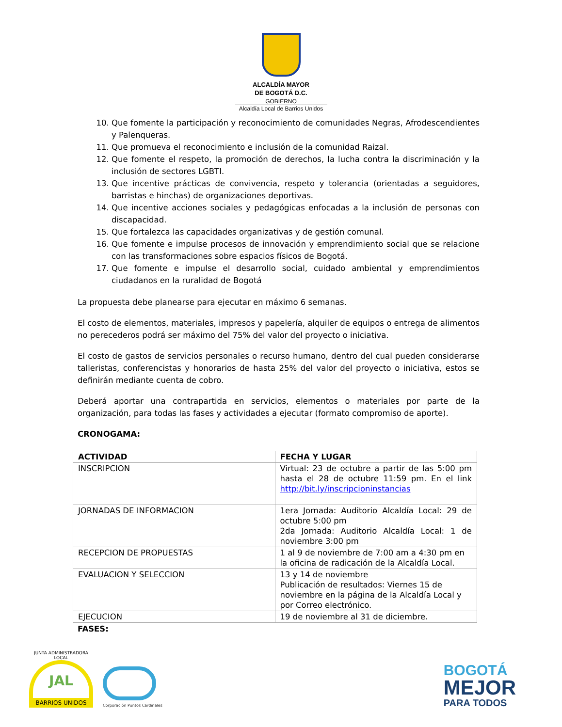ALCALDÍA MAYOR
DE BOGOTÁ D.C.
GOBIERNO
Alcaldía Local de Barrios Unidos
10. Que fomente la participación y reconocimiento de comunidades Negras, Afrodescendientes y Palenqueras.
11. Que promueva el reconocimiento e inclusión de la comunidad Raizal.
12. Que fomente el respeto, la promoción de derechos, la lucha contra la discriminación y la inclusión de sectores LGBTI.
13. Que incentive prácticas de convivencia, respeto y tolerancia (orientadas a seguidores, barristas e hinchas) de organizaciones deportivas.
14. Que incentive acciones sociales y pedagógicas enfocadas a la inclusión de personas con discapacidad.
15. Que fortalezca las capacidades organizativas y de gestión comunal.
16. Que fomente e impulse procesos de innovación y emprendimiento social que se relacione con las transformaciones sobre espacios físicos de Bogotá.
17. Que fomente e impulse el desarrollo social, cuidado ambiental y emprendimientos ciudadanos en la ruralidad de Bogotá
La propuesta debe planearse para ejecutar en máximo 6 semanas.
El costo de elementos, materiales, impresos y papelería, alquiler de equipos o entrega de alimentos no perecederos podrá ser máximo del 75% del valor del proyecto o iniciativa.
El costo de gastos de servicios personales o recurso humano, dentro del cual pueden considerarse talleristas, conferencistas y honorarios de hasta 25% del valor del proyecto o iniciativa, estos se definirán mediante cuenta de cobro.
Deberá aportar una contrapartida en servicios, elementos o materiales por parte de la organización, para todas las fases y actividades a ejecutar (formato compromiso de aporte).
CRONOGAMA:
| ACTIVIDAD | FECHA Y LUGAR |
| --- | --- |
| INSCRIPCION | Virtual: 23 de octubre a partir de las 5:00 pm hasta el 28 de octubre 11:59 pm. En el link http://bit.ly/inscripcioninstancias |
| JORNADAS DE INFORMACION | 1era Jornada: Auditorio Alcaldía Local: 29 de octubre 5:00 pm 2da Jornada: Auditorio Alcaldía Local: 1 de noviembre 3:00 pm |
| RECEPCION DE PROPUESTAS | 1 al 9 de noviembre de 7:00 am a 4:30 pm en la oficina de radicación de la Alcaldía Local. |
| EVALUACION Y SELECCION | 13 y 14 de noviembre Publicación de resultados: Viernes 15 de noviembre en la página de la Alcaldía Local y por Correo electrónico. |
| EJECUCION | 19 de noviembre al 31 de diciembre. |
FASES:
JUNTA ADMINISTRADORA LOCAL
JAL
BARRIOS UNIDOS
Corporación Puntos Cardinales
BOGOTÁ
MEJOR
PARA TODOS